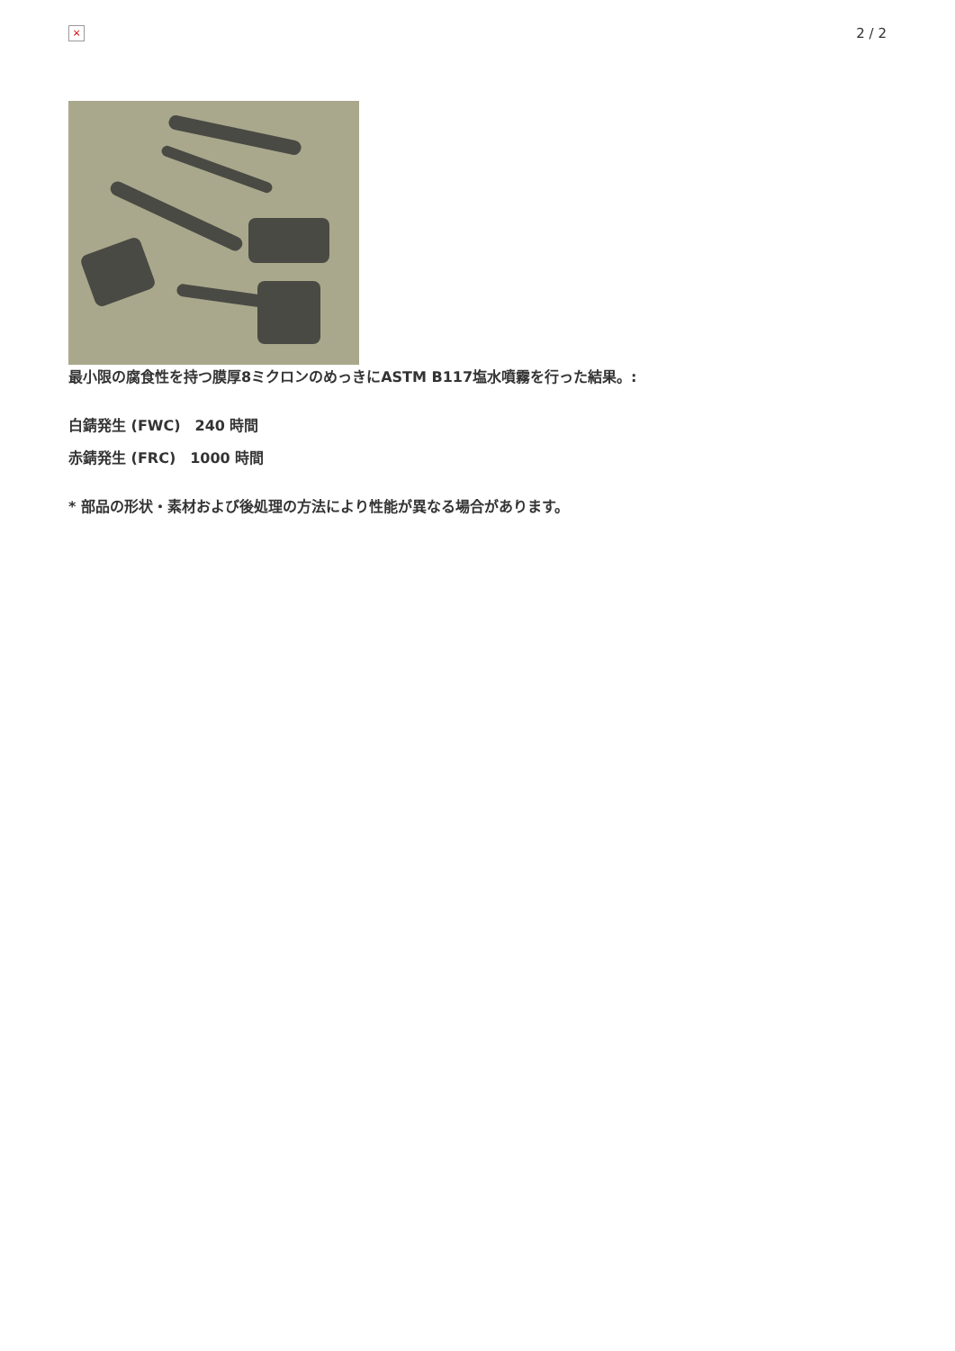×
2 / 2
最小限の腐食性を持つ膜厚8ミクロンのめっきにASTM B117塩水噴霧を行った結果。:
白錆発生 (FWC)　240 時間
赤錆発生 (FRC)　1000 時間
* 部品の形状・素材および後処理の方法により性能が異なる場合があります。